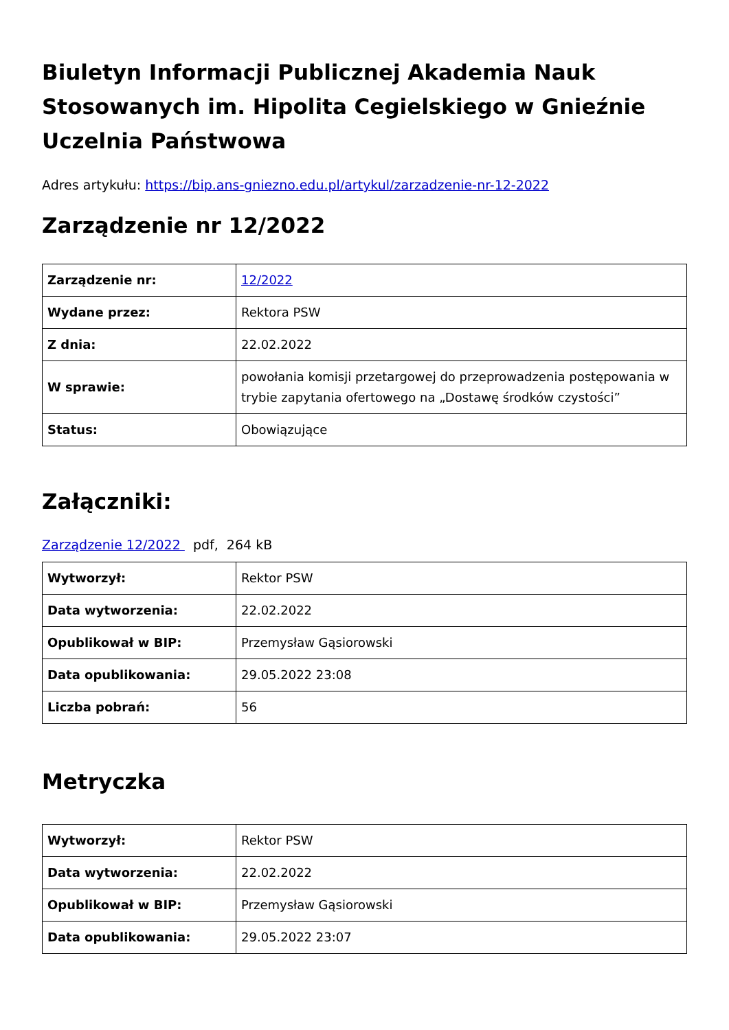Biuletyn Informacji Publicznej Akademia Nauk Stosowanych im. Hipolita Cegielskiego w Gnieźnie Uczelnia Państwowa
Adres artykułu: https://bip.ans-gniezno.edu.pl/artykul/zarzadzenie-nr-12-2022
Zarządzenie nr 12/2022
| Zarządzenie nr: | 12/2022 |
| Wydane przez: | Rektora PSW |
| Z dnia: | 22.02.2022 |
| W sprawie: | powołania komisji przetargowej do przeprowadzenia postępowania w trybie zapytania ofertowego na „Dostawę środków czystości” |
| Status: | Obowiązujące |
Załączniki:
Zarządzenie 12/2022 pdf, 264 kB
| Wytworzył: | Rektor PSW |
| Data wytworzenia: | 22.02.2022 |
| Opublikował w BIP: | Przemysław Gąsiorowski |
| Data opublikowania: | 29.05.2022 23:08 |
| Liczba pobrań: | 56 |
Metryczka
| Wytworzył: | Rektor PSW |
| Data wytworzenia: | 22.02.2022 |
| Opublikował w BIP: | Przemysław Gąsiorowski |
| Data opublikowania: | 29.05.2022 23:07 |